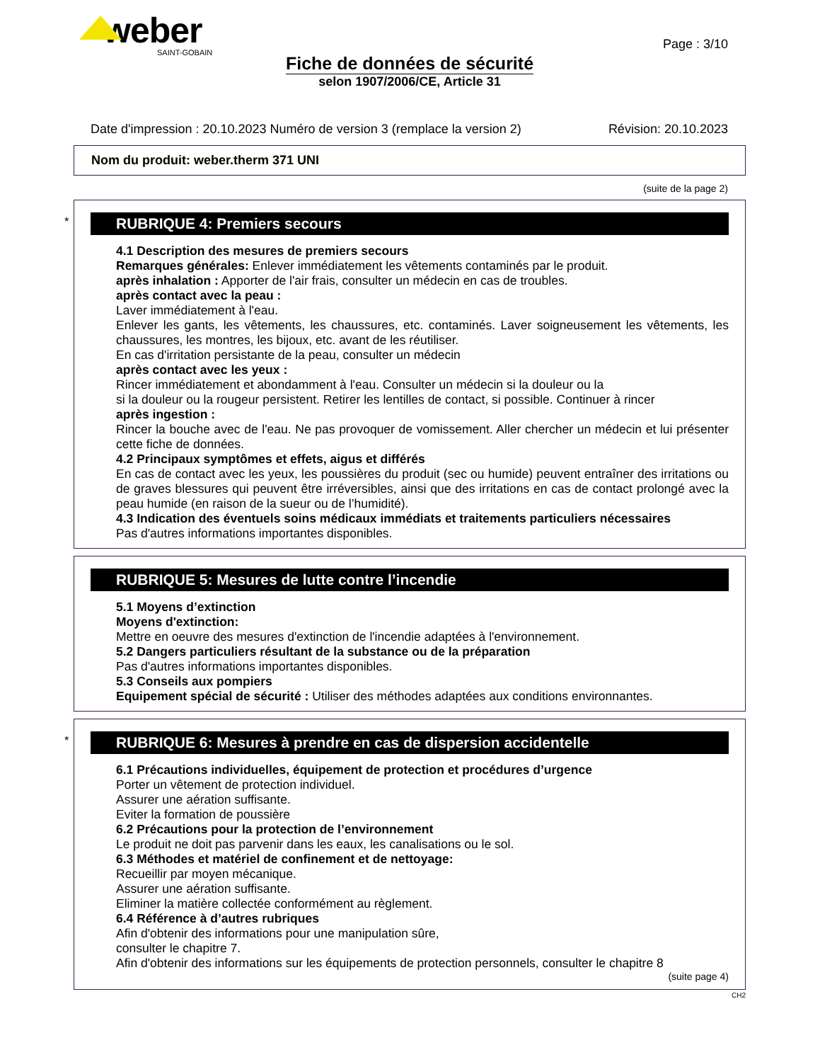weber
SAINT-GOBAIN
Page : 3/10
Fiche de données de sécurité
selon 1907/2006/CE, Article 31
Date d'impression : 20.10.2023 Numéro de version 3 (remplace la version 2) Révision: 20.10.2023
Nom du produit: weber.therm 371 UNI
(suite de la page 2)
*
RUBRIQUE 4: Premiers secours
4.1 Description des mesures de premiers secours
Remarques générales: Enlever immédiatement les vêtements contaminés par le produit.
après inhalation : Apporter de l'air frais, consulter un médecin en cas de troubles.
après contact avec la peau :
Laver immédiatement à l'eau.
Enlever les gants, les vêtements, les chaussures, etc. contaminés. Laver soigneusement les vêtements, les chaussures, les montres, les bijoux, etc. avant de les réutiliser.
En cas d'irritation persistante de la peau, consulter un médecin
après contact avec les yeux :
Rincer immédiatement et abondamment à l'eau. Consulter un médecin si la douleur ou la
si la douleur ou la rougeur persistent. Retirer les lentilles de contact, si possible. Continuer à rincer
après ingestion :
Rincer la bouche avec de l'eau. Ne pas provoquer de vomissement. Aller chercher un médecin et lui présenter cette fiche de données.
4.2 Principaux symptômes et effets, aigus et différés
En cas de contact avec les yeux, les poussières du produit (sec ou humide) peuvent entraîner des irritations ou de graves blessures qui peuvent être irréversibles, ainsi que des irritations en cas de contact prolongé avec la peau humide (en raison de la sueur ou de l’humidité).
4.3 Indication des éventuels soins médicaux immédiats et traitements particuliers nécessaires
Pas d'autres informations importantes disponibles.
RUBRIQUE 5: Mesures de lutte contre l’incendie
5.1 Moyens d’extinction
Moyens d'extinction:
Mettre en oeuvre des mesures d'extinction de l'incendie adaptées à l'environnement.
5.2 Dangers particuliers résultant de la substance ou de la préparation
Pas d'autres informations importantes disponibles.
5.3 Conseils aux pompiers
Equipement spécial de sécurité : Utiliser des méthodes adaptées aux conditions environnantes.
*
RUBRIQUE 6: Mesures à prendre en cas de dispersion accidentelle
6.1 Précautions individuelles, équipement de protection et procédures d’urgence
Porter un vêtement de protection individuel.
Assurer une aération suffisante.
Eviter la formation de poussière
6.2 Précautions pour la protection de l’environnement
Le produit ne doit pas parvenir dans les eaux, les canalisations ou le sol.
6.3 Méthodes et matériel de confinement et de nettoyage:
Recueillir par moyen mécanique.
Assurer une aération suffisante.
Eliminer la matière collectée conformément au règlement.
6.4 Référence à d’autres rubriques
Afin d'obtenir des informations pour une manipulation sûre,
consulter le chapitre 7.
Afin d'obtenir des informations sur les équipements de protection personnels, consulter le chapitre 8
(suite page 4)
CH2